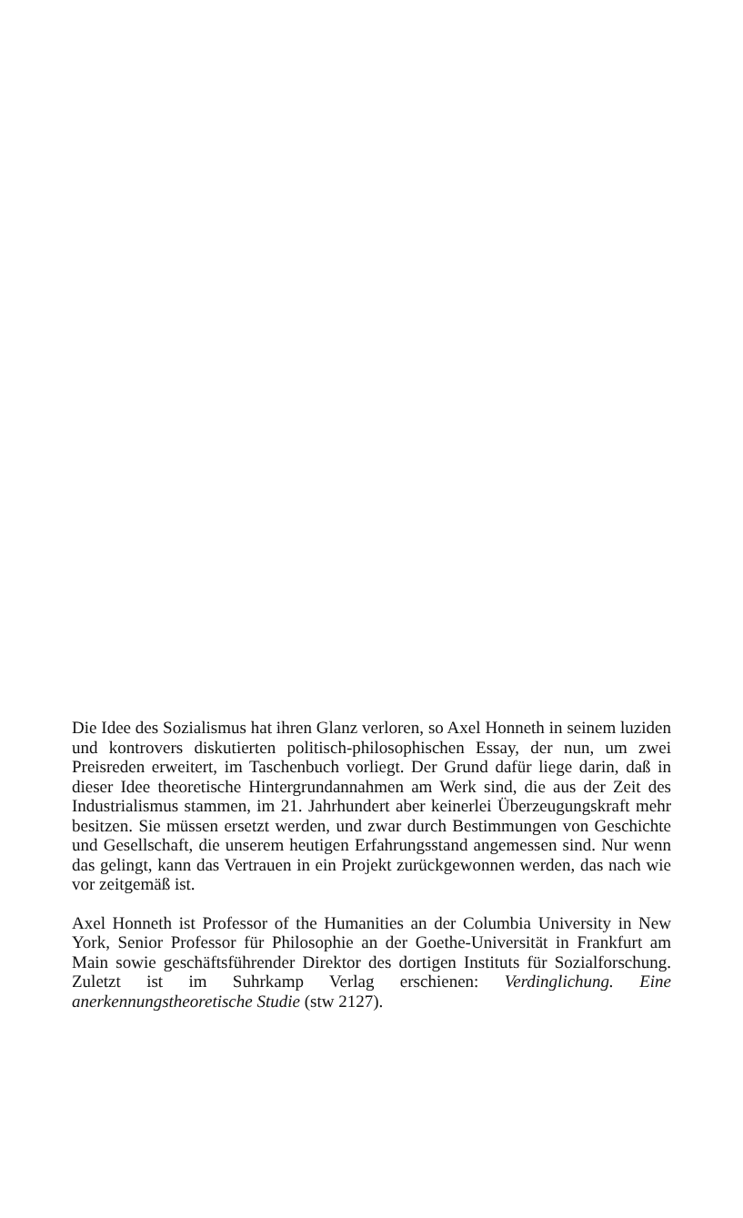Die Idee des Sozialismus hat ihren Glanz verloren, so Axel Honneth in seinem luziden und kontrovers diskutierten politisch-philosophischen Essay, der nun, um zwei Preisreden erweitert, im Taschenbuch vorliegt. Der Grund dafür liege darin, daß in dieser Idee theoretische Hintergrundannahmen am Werk sind, die aus der Zeit des Industrialismus stammen, im 21. Jahrhundert aber keinerlei Überzeugungskraft mehr besitzen. Sie müssen ersetzt werden, und zwar durch Bestimmungen von Geschichte und Gesellschaft, die unserem heutigen Erfahrungsstand angemessen sind. Nur wenn das gelingt, kann das Vertrauen in ein Projekt zurückgewonnen werden, das nach wie vor zeitgemäß ist.
Axel Honneth ist Professor of the Humanities an der Columbia University in New York, Senior Professor für Philosophie an der Goethe-Universität in Frankfurt am Main sowie geschäftsführender Direktor des dortigen Instituts für Sozialforschung. Zuletzt ist im Suhrkamp Verlag erschienen: Verdinglichung. Eine anerkennungstheoretische Studie (stw 2127).